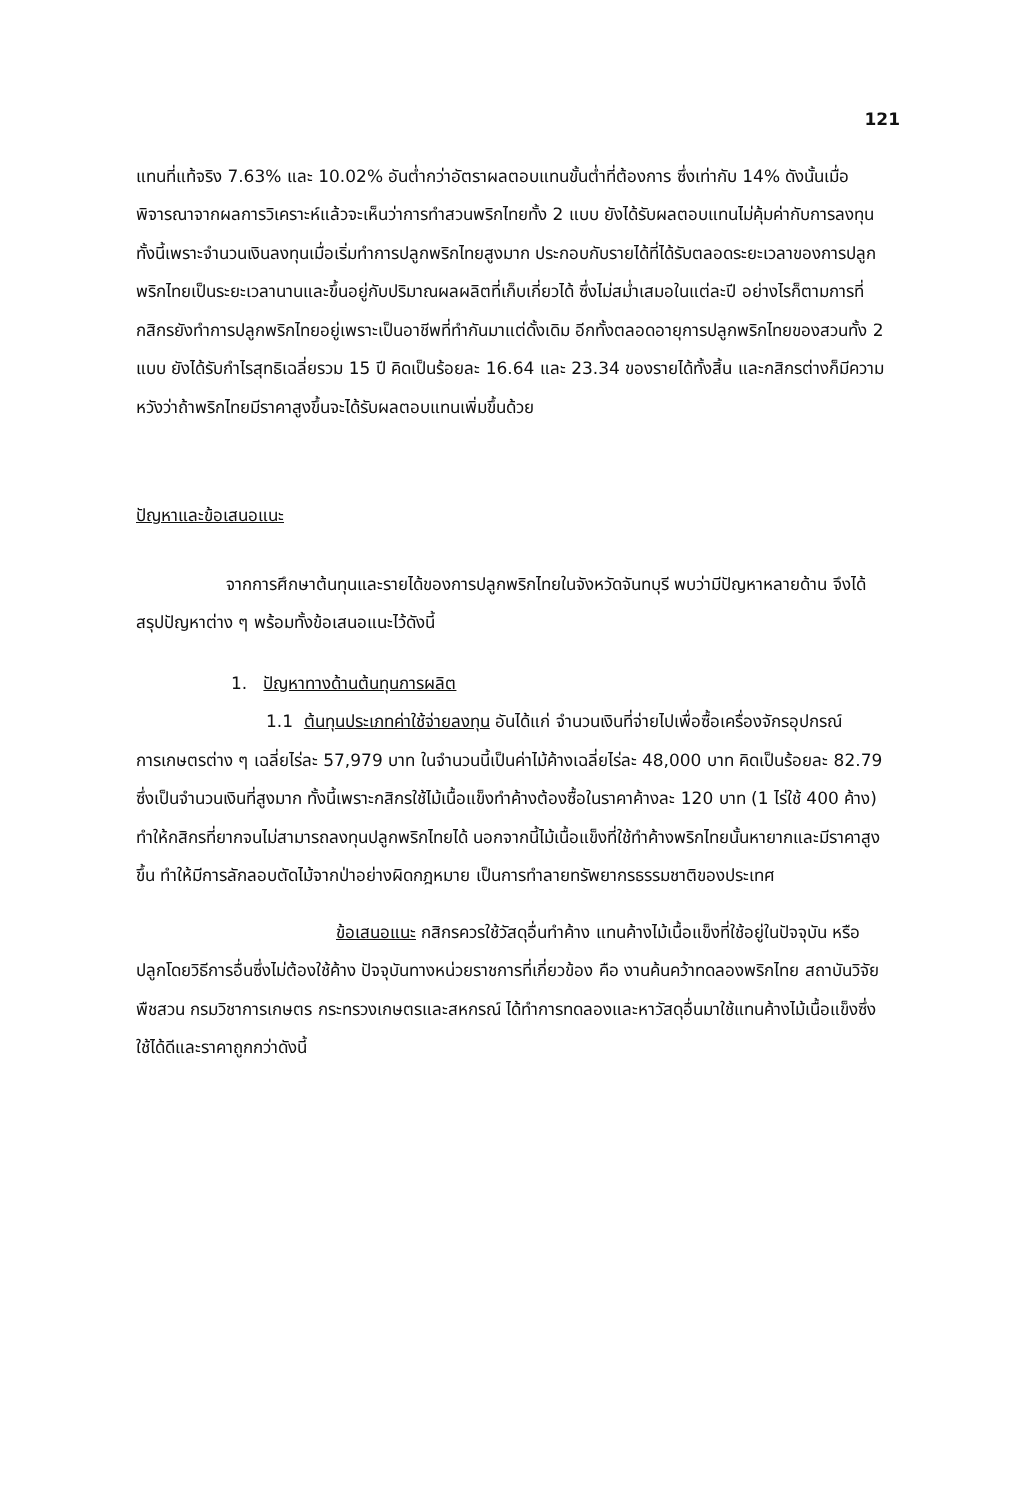121
แทนที่แท้จริง 7.63% และ 10.02% อันต่ำกว่าอัตราผลตอบแทนขั้นต่ำที่ต้องการ ซึ่งเท่ากับ 14% ดังนั้นเมื่อพิจารณาจากผลการวิเคราะห์แล้วจะเห็นว่าการทำสวนพริกไทยทั้ง 2 แบบ ยังได้รับผลตอบแทนไม่คุ้มค่ากับการลงทุน ทั้งนี้เพราะจำนวนเงินลงทุนเมื่อเริ่มทำการปลูกพริกไทยสูงมาก ประกอบกับรายได้ที่ได้รับตลอดระยะเวลาของการปลูกพริกไทยเป็นระยะเวลานานและขึ้นอยู่กับปริมาณผลผลิตที่เก็บเกี่ยวได้ ซึ่งไม่สม่ำเสมอในแต่ละปี อย่างไรก็ตามการที่กสิกรยังทำการปลูกพริกไทยอยู่เพราะเป็นอาชีพที่ทำกันมาแต่ดั้งเดิม อีกทั้งตลอดอายุการปลูกพริกไทยของสวนทั้ง 2 แบบ ยังได้รับกำไรสุทธิเฉลี่ยรวม 15 ปี คิดเป็นร้อยละ 16.64 และ 23.34 ของรายได้ทั้งสิ้น และกสิกรต่างก็มีความหวังว่าถ้าพริกไทยมีราคาสูงขึ้นจะได้รับผลตอบแทนเพิ่มขึ้นด้วย
ปัญหาและข้อเสนอแนะ
จากการศึกษาต้นทุนและรายได้ของการปลูกพริกไทยในจังหวัดจันทบุรี พบว่ามีปัญหาหลายด้าน จึงได้สรุปปัญหาต่าง ๆ พร้อมทั้งข้อเสนอแนะไว้ดังนี้
1. ปัญหาทางด้านต้นทุนการผลิต
1.1 ต้นทุนประเภทค่าใช้จ่ายลงทุน อันได้แก่ จำนวนเงินที่จ่ายไปเพื่อซื้อเครื่องจักรอุปกรณ์การเกษตรต่าง ๆ เฉลี่ยไร่ละ 57,979 บาท ในจำนวนนี้เป็นค่าไม้ค้างเฉลี่ยไร่ละ 48,000 บาท คิดเป็นร้อยละ 82.79 ซึ่งเป็นจำนวนเงินที่สูงมาก ทั้งนี้เพราะกสิกรใช้ไม้เนื้อแข็งทำค้างต้องซื้อในราคาค้างละ 120 บาท (1 ไร่ใช้ 400 ค้าง) ทำให้กสิกรที่ยากจนไม่สามารถลงทุนปลูกพริกไทยได้ นอกจากนี้ไม้เนื้อแข็งที่ใช้ทำค้างพริกไทยนั้นหายากและมีราคาสูงขึ้น ทำให้มีการลักลอบตัดไม้จากป่าอย่างผิดกฎหมาย เป็นการทำลายทรัพยากรธรรมชาติของประเทศ
ข้อเสนอแนะ กสิกรควรใช้วัสดุอื่นทำค้าง แทนค้างไม้เนื้อแข็งที่ใช้อยู่ในปัจจุบัน หรือปลูกโดยวิธีการอื่นซึ่งไม่ต้องใช้ค้าง ปัจจุบันทางหน่วยราชการที่เกี่ยวข้อง คือ งานค้นคว้าทดลองพริกไทย สถาบันวิจัยพืชสวน กรมวิชาการเกษตร กระทรวงเกษตรและสหกรณ์ ได้ทำการทดลองและหาวัสดุอื่นมาใช้แทนค้างไม้เนื้อแข็งซึ่งใช้ได้ดีและราคาถูกกว่าดังนี้